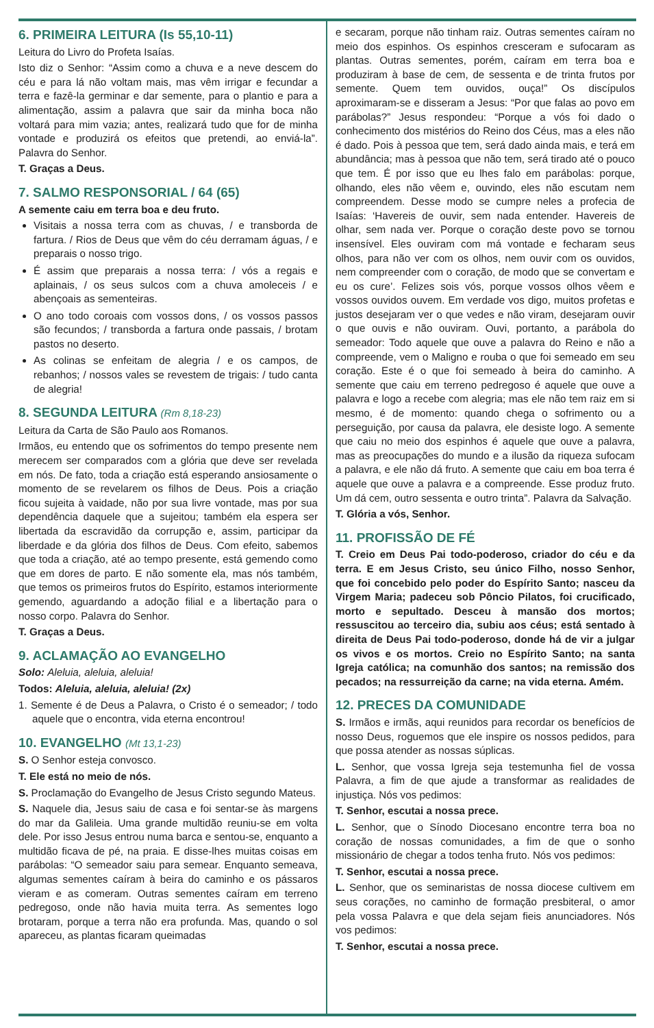6. PRIMEIRA LEITURA (Is 55,10-11)
Leitura do Livro do Profeta Isaías.
Isto diz o Senhor: “Assim como a chuva e a neve descem do céu e para lá não voltam mais, mas vêm irrigar e fecundar a terra e fazê-la germinar e dar semente, para o plantio e para a alimentação, assim a palavra que sair da minha boca não voltará para mim vazia; antes, realizará tudo que for de minha vontade e produzirá os efeitos que pretendi, ao enviá-la”. Palavra do Senhor.
T. Graças a Deus.
7. SALMO RESPONSORIAL / 64 (65)
A semente caiu em terra boa e deu fruto.
Visitais a nossa terra com as chuvas, / e transborda de fartura. / Rios de Deus que vêm do céu derramam águas, / e preparais o nosso trigo.
É assim que preparais a nossa terra: / vós a regais e aplainais, / os seus sulcos com a chuva amoleceis / e abençoais as sementeiras.
O ano todo coroais com vossos dons, / os vossos passos são fecundos; / transborda a fartura onde passais, / brotam pastos no deserto.
As colinas se enfeitam de alegria / e os campos, de rebanhos; / nossos vales se revestem de trigais: / tudo canta de alegria!
8. SEGUNDA LEITURA (Rm 8,18-23)
Leitura da Carta de São Paulo aos Romanos.
Irmãos, eu entendo que os sofrimentos do tempo presente nem merecem ser comparados com a glória que deve ser revelada em nós. De fato, toda a criação está esperando ansiosamente o momento de se revelarem os filhos de Deus. Pois a criação ficou sujeita à vaidade, não por sua livre vontade, mas por sua dependência daquele que a sujeitou; também ela espera ser libertada da escravidão da corrupção e, assim, participar da liberdade e da glória dos filhos de Deus. Com efeito, sabemos que toda a criação, até ao tempo presente, está gemendo como que em dores de parto. E não somente ela, mas nós também, que temos os primeiros frutos do Espírito, estamos interiormente gemendo, aguardando a adoção filial e a libertação para o nosso corpo. Palavra do Senhor.
T. Graças a Deus.
9. ACLAMAÇÃO AO EVANGELHO
Solo: Aleluia, aleluia, aleluia!
Todos: Aleluia, aleluia, aleluia! (2x)
1. Semente é de Deus a Palavra, o Cristo é o semeador; / todo aquele que o encontra, vida eterna encontrou!
10. EVANGELHO (Mt 13,1-23)
S. O Senhor esteja convosco.
T. Ele está no meio de nós.
S. Proclamação do Evangelho de Jesus Cristo segundo Mateus.
S. Naquele dia, Jesus saiu de casa e foi sentar-se às margens do mar da Galileia. Uma grande multidão reuniu-se em volta dele. Por isso Jesus entrou numa barca e sentou-se, enquanto a multidão ficava de pé, na praia. E disse-lhes muitas coisas em parábolas: “O semeador saiu para semear. Enquanto semeava, algumas sementes caíram à beira do caminho e os pássaros vieram e as comeram. Outras sementes caíram em terreno pedregoso, onde não havia muita terra. As sementes logo brotaram, porque a terra não era profunda. Mas, quando o sol apareceu, as plantas ficaram queimadas
e secaram, porque não tinham raiz. Outras sementes caíram no meio dos espinhos. Os espinhos cresceram e sufocaram as plantas. Outras sementes, porém, caíram em terra boa e produziram à base de cem, de sessenta e de trinta frutos por semente. Quem tem ouvidos, ouça!” Os discípulos aproximaram-se e disseram a Jesus: “Por que falas ao povo em parábolas?” Jesus respondeu: “Porque a vós foi dado o conhecimento dos mistérios do Reino dos Céus, mas a eles não é dado. Pois à pessoa que tem, será dado ainda mais, e terá em abundância; mas à pessoa que não tem, será tirado até o pouco que tem. É por isso que eu lhes falo em parábolas: porque, olhando, eles não vêem e, ouvindo, eles não escutam nem compreendem. Desse modo se cumpre neles a profecia de Isaías: ‘Havereis de ouvir, sem nada entender. Havereis de olhar, sem nada ver. Porque o coração deste povo se tornou insensível. Eles ouviram com má vontade e fecharam seus olhos, para não ver com os olhos, nem ouvir com os ouvidos, nem compreender com o coração, de modo que se convertam e eu os cure’. Felizes sois vós, porque vossos olhos vêem e vossos ouvidos ouvem. Em verdade vos digo, muitos profetas e justos desejaram ver o que vedes e não viram, desejaram ouvir o que ouvis e não ouviram. Ouvi, portanto, a parábola do semeador: Todo aquele que ouve a palavra do Reino e não a compreende, vem o Maligno e rouba o que foi semeado em seu coração. Este é o que foi semeado à beira do caminho. A semente que caiu em terreno pedregoso é aquele que ouve a palavra e logo a recebe com alegria; mas ele não tem raiz em si mesmo, é de momento: quando chega o sofrimento ou a perseguição, por causa da palavra, ele desiste logo. A semente que caiu no meio dos espinhos é aquele que ouve a palavra, mas as preocupações do mundo e a ilusão da riqueza sufocam a palavra, e ele não dá fruto. A semente que caiu em boa terra é aquele que ouve a palavra e a compreende. Esse produz fruto. Um dá cem, outro sessenta e outro trinta”. Palavra da Salvação.
T. Glória a vós, Senhor.
11. PROFISSÃO DE FÉ
T. Creio em Deus Pai todo-poderoso, criador do céu e da terra. E em Jesus Cristo, seu único Filho, nosso Senhor, que foi concebido pelo poder do Espírito Santo; nasceu da Virgem Maria; padeceu sob Pôncio Pilatos, foi crucificado, morto e sepultado. Desceu à mansão dos mortos; ressuscitou ao terceiro dia, subiu aos céus; está sentado à direita de Deus Pai todo-poderoso, donde há de vir a julgar os vivos e os mortos. Creio no Espírito Santo; na santa Igreja católica; na comunhão dos santos; na remissão dos pecados; na ressurreição da carne; na vida eterna. Amém.
12. PRECES DA COMUNIDADE
S. Irmãos e irmãs, aqui reunidos para recordar os benefícios de nosso Deus, roguemos que ele inspire os nossos pedidos, para que possa atender as nossas súplicas.
L. Senhor, que vossa Igreja seja testemunha fiel de vossa Palavra, a fim de que ajude a transformar as realidades de injustiça. Nós vos pedimos:
T. Senhor, escutai a nossa prece.
L. Senhor, que o Sínodo Diocesano encontre terra boa no coração de nossas comunidades, a fim de que o sonho missionário de chegar a todos tenha fruto. Nós vos pedimos:
T. Senhor, escutai a nossa prece.
L. Senhor, que os seminaristas de nossa diocese cultivem em seus corações, no caminho de formação presbiteral, o amor pela vossa Palavra e que dela sejam fieis anunciadores. Nós vos pedimos:
T. Senhor, escutai a nossa prece.